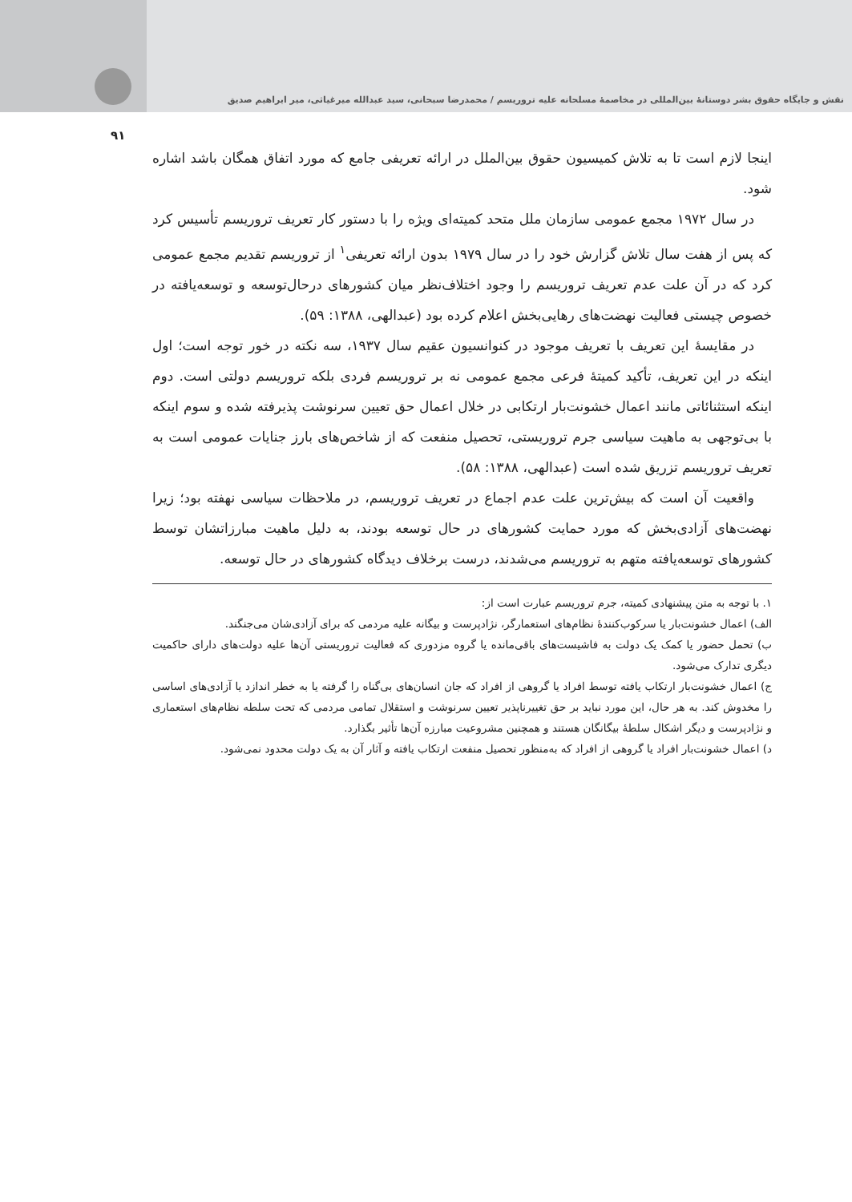نقش و جایگاه حقوق بشر دوستانهٔ بین‌المللی در مخاصمهٔ مسلحانه علیه تروریسم / محمدرضا سبحانی، سید عبدالله میرغیاثی، میر ابراهیم صدیق
۹۱
اینجا لازم است تا به تلاش کمیسیون حقوق بین‌الملل در ارائه تعریفی جامع که مورد اتفاق همگان باشد اشاره شود.
در سال ۱۹۷۲ مجمع عمومی سازمان ملل متحد کمیته‌ای ویژه را با دستور کار تعریف تروریسم تأسیس کرد که پس از هفت سال تلاش گزارش خود را در سال ۱۹۷۹ بدون ارائه تعریفی<sup>۱</sup> از تروریسم تقدیم مجمع عمومی کرد که در آن علت عدم تعریف تروریسم را وجود اختلاف‌نظر میان کشورهای درحال‌توسعه و توسعه‌یافته در خصوص چیستی فعالیت نهضت‌های رهایی‌بخش اعلام کرده بود (عبدالهی، ۱۳۸۸: ۵۹).
در مقایسهٔ این تعریف با تعریف موجود در کنوانسیون عقیم سال ۱۹۳۷، سه نکته در خور توجه است؛ اول اینکه در این تعریف، تأکید کمیتهٔ فرعی مجمع عمومی نه بر تروریسم فردی بلکه تروریسم دولتی است. دوم اینکه استثنائاتی مانند اعمال خشونت‌بار ارتکابی در خلال اعمال حق تعیین سرنوشت پذیرفته شده و سوم اینکه با بی‌توجهی به ماهیت سیاسی جرم تروریستی، تحصیل منفعت که از شاخص‌های بارز جنایات عمومی است به تعریف تروریسم تزریق شده است (عبدالهی، ۱۳۸۸: ۵۸).
واقعیت آن است که بیش‌ترین علت عدم اجماع در تعریف تروریسم، در ملاحظات سیاسی نهفته بود؛ زیرا نهضت‌های آزادی‌بخش که مورد حمایت کشورهای در حال توسعه بودند، به دلیل ماهیت مبارزاتشان توسط کشورهای توسعه‌یافته متهم به تروریسم می‌شدند، درست برخلاف دیدگاه کشورهای در حال توسعه.
۱. با توجه به متن پیشنهادی کمیته، جرم تروریسم عبارت است از:
الف) اعمال خشونت‌بار یا سرکوب‌کنندهٔ نظام‌های استعمارگر، نژادپرست و بیگانه علیه مردمی که برای آزادی‌شان می‌جنگند.
ب) تحمل حضور یا کمک یک دولت به فاشیست‌های باقی‌مانده یا گروه مزدوری که فعالیت تروریستی آن‌ها علیه دولت‌های دارای حاکمیت دیگری تدارک می‌شود.
ج) اعمال خشونت‌بار ارتکاب یافته توسط افراد یا گروهی از افراد که جان انسان‌های بی‌گناه را گرفته یا به خطر اندازد یا آزادی‌های اساسی را مخدوش کند. به هر حال، این مورد نباید بر حق تغییرناپذیر تعیین سرنوشت و استقلال تمامی مردمی که تحت سلطه نظام‌های استعماری و نژادپرست و دیگر اشکال سلطهٔ بیگانگان هستند و همچنین مشروعیت مبارزه آن‌ها تأثیر بگذارد.
د) اعمال خشونت‌بار افراد یا گروهی از افراد که به‌منظور تحصیل منفعت ارتکاب یافته و آثار آن به یک دولت محدود نمی‌شود.